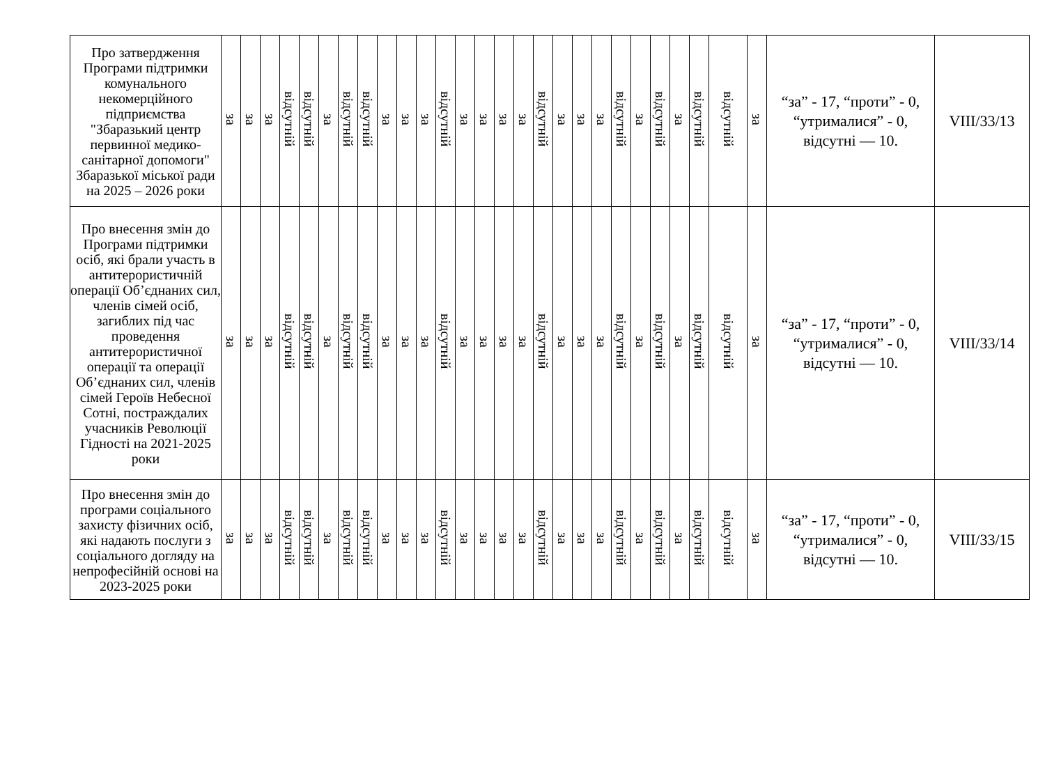| Про затвердження Програми підтримки комунального некомерційного підприємства "Збаразький центр первинної медико-санітарної допомоги" Збаразької міської ради на 2025 – 2026 роки | за | за | за | відсутній | відсутній | за | відсутній | відсутній | за | за | за | відсутній | за | за | за | за | відсутній | за | за | за | відсутній | за | відсутній | за | відсутній | відсутній | за | “за” - 17, “проти” - 0, “утрималися” - 0, відсутні — 10. | VIII/33/13 |
| Про внесення змін до Програми підтримки осіб, які брали участь в антитерористичній операції Об’єднаних сил, членів сімей осіб, загиблих під час проведення антитерористичної операції та операції Об’єднаних сил, членів сімей Героїв Небесної Сотні, постраждалих учасників Революції Гідності на 2021-2025 роки | за | за | за | відсутній | відсутній | за | відсутній | відсутній | за | за | за | відсутній | за | за | за | за | відсутній | за | за | за | відсутній | за | відсутній | за | відсутній | відсутній | за | “за” - 17, “проти” - 0, “утрималися” - 0, відсутні — 10. | VIII/33/14 |
| Про внесення змін до програми соціального захисту фізичних осіб, які надають послуги з соціального догляду на непрофесійній основі на 2023-2025 роки | за | за | за | відсутній | відсутній | за | відсутній | відсутній | за | за | за | відсутній | за | за | за | за | відсутній | за | за | за | відсутній | за | відсутній | за | відсутній | відсутній | за | “за” - 17, “проти” - 0, “утрималися” - 0, відсутні — 10. | VIII/33/15 |